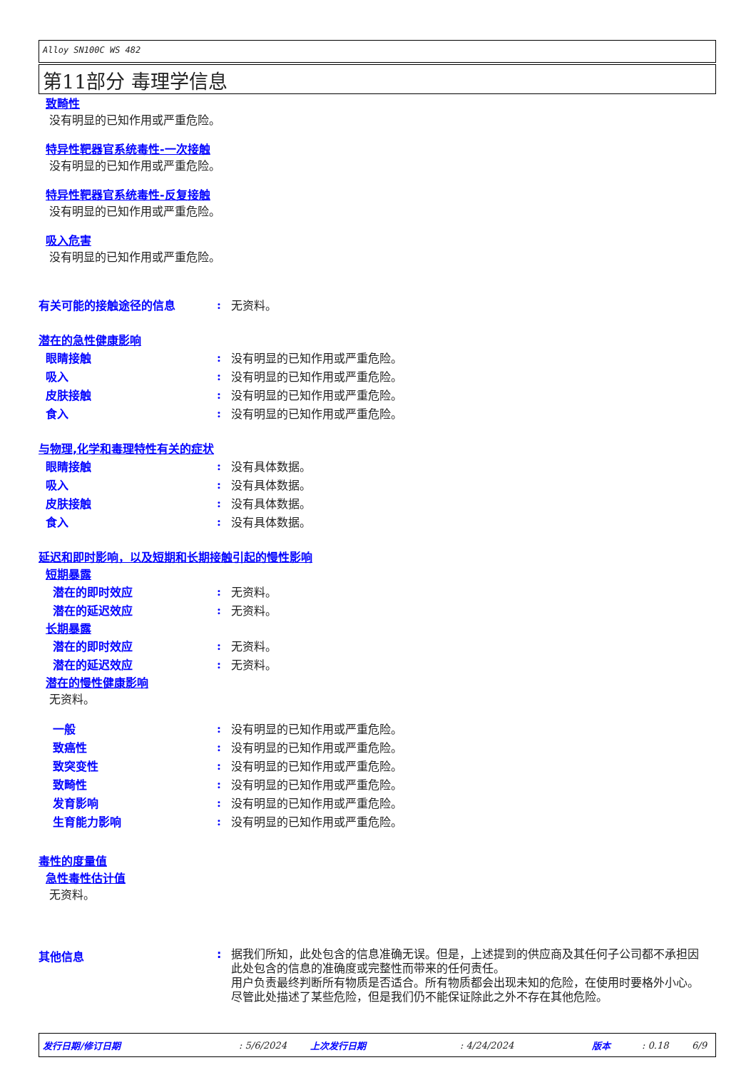Alloy SN100C WS 482
第11部分 毒理学信息
致畸性
没有明显的已知作用或严重危险。
特异性靶器官系统毒性-一次接触
没有明显的已知作用或严重危险。
特异性靶器官系统毒性-反复接触
没有明显的已知作用或严重危险。
吸入危害
没有明显的已知作用或严重危险。
有关可能的接触途径的信息: 无资料。
潜在的急性健康影响
眼睛接触: 没有明显的已知作用或严重危险。
吸入: 没有明显的已知作用或严重危险。
皮肤接触: 没有明显的已知作用或严重危险。
食入: 没有明显的已知作用或严重危险。
与物理,化学和毒理特性有关的症状
眼睛接触: 没有具体数据。
吸入: 没有具体数据。
皮肤接触: 没有具体数据。
食入: 没有具体数据。
延迟和即时影响，以及短期和长期接触引起的慢性影响
短期暴露
潜在的即时效应: 无资料。
潜在的延迟效应: 无资料。
长期暴露
潜在的即时效应: 无资料。
潜在的延迟效应: 无资料。
潜在的慢性健康影响
无资料。
一般: 没有明显的已知作用或严重危险。
致癌性: 没有明显的已知作用或严重危险。
致突变性: 没有明显的已知作用或严重危险。
致畸性: 没有明显的已知作用或严重危险。
发育影响: 没有明显的已知作用或严重危险。
生育能力影响: 没有明显的已知作用或严重危险。
毒性的度量值
急性毒性估计值
无资料。
其他信息: 据我们所知，此处包含的信息准确无误。但是，上述提到的供应商及其任何子公司都不承担因此处包含的信息的准确度或完整性而带来的任何责任。
用户负责最终判断所有物质是否适合。所有物质都会出现未知的危险，在使用时要格外小心。尽管此处描述了某些危险，但是我们仍不能保证除此之外不存在其他危险。
发行日期/修订日期: 5/6/2024 上次发行日期: 4/24/2024 版本: 0.18 6/9